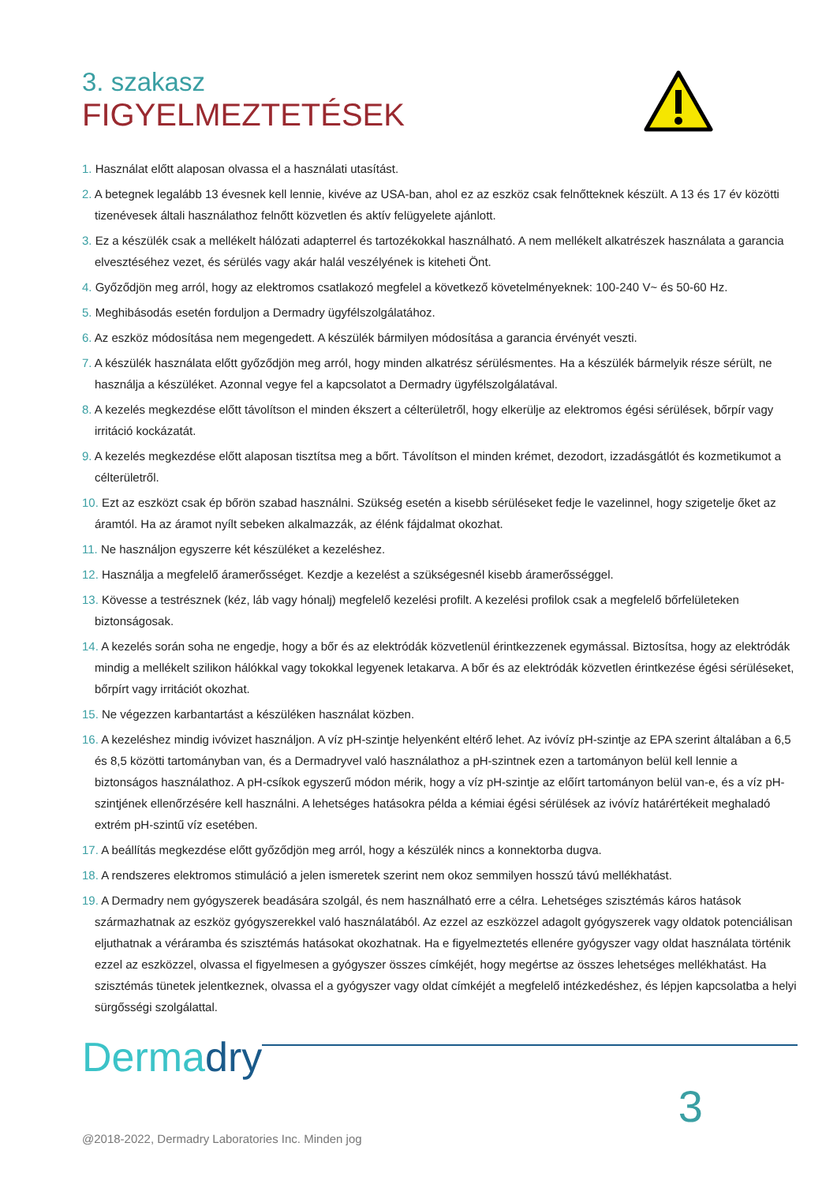3. szakasz
FIGYELMEZTETÉSEK
1. Használat előtt alaposan olvassa el a használati utasítást.
2. A betegnek legalább 13 évesnek kell lennie, kivéve az USA-ban, ahol ez az eszköz csak felnőtteknek készült. A 13 és 17 év közötti tizenévesek általi használathoz felnőtt közvetlen és aktív felügyelete ajánlott.
3. Ez a készülék csak a mellékelt hálózati adapterrel és tartozékokkal használható. A nem mellékelt alkatrészek használata a garancia elvesztéséhez vezet, és sérülés vagy akár halál veszélyének is kiteheti Önt.
4. Győződjön meg arról, hogy az elektromos csatlakozó megfelel a következő követelményeknek: 100-240 V~ és 50-60 Hz.
5. Meghibásodás esetén forduljon a Dermadry ügyfélszolgálatához.
6. Az eszköz módosítása nem megengedett. A készülék bármilyen módosítása a garancia érvényét veszti.
7. A készülék használata előtt győződjön meg arról, hogy minden alkatrész sérülésmentes. Ha a készülék bármelyik része sérült, ne használja a készüléket. Azonnal vegye fel a kapcsolatot a Dermadry ügyfélszolgálatával.
8. A kezelés megkezdése előtt távolítson el minden ékszert a célterületről, hogy elkerülje az elektromos égési sérülések, bőrpír vagy irritáció kockázatát.
9. A kezelés megkezdése előtt alaposan tisztítsa meg a bőrt. Távolítson el minden krémet, dezodort, izzadásgátlót és kozmetikumot a célterületről.
10. Ezt az eszközt csak ép bőrön szabad használni. Szükség esetén a kisebb sérüléseket fedje le vazelinnel, hogy szigetelje őket az áramtól. Ha az áramot nyílt sebeken alkalmazzák, az élénk fájdalmat okozhat.
11. Ne használjon egyszerre két készüléket a kezeléshez.
12. Használja a megfelelő áramerősséget. Kezdje a kezelést a szükségesnél kisebb áramerősséggel.
13. Kövesse a testrésznek (kéz, láb vagy hónalj) megfelelő kezelési profilt. A kezelési profilok csak a megfelelő bőrfelületeken biztonságosak.
14. A kezelés során soha ne engedje, hogy a bőr és az elektródák közvetlenül érintkezzenek egymással. Biztosítsa, hogy az elektródák mindig a mellékelt szilikon hálókkal vagy tokokkal legyenek letakarva. A bőr és az elektródák közvetlen érintkezése égési sérüléseket, bőrpírt vagy irritációt okozhat.
15. Ne végezzen karbantartást a készüléken használat közben.
16. A kezeléshez mindig ivóvizet használjon. A víz pH-szintje helyenként eltérő lehet. Az ivóvíz pH-szintje az EPA szerint általában a 6,5 és 8,5 közötti tartományban van, és a Dermadryvel való használathoz a pH-szintnek ezen a tartományon belül kell lennie a biztonságos használathoz. A pH-csíkok egyszerű módon mérik, hogy a víz pH-szintje az előírt tartományon belül van-e, és a víz pH-szintjének ellenőrzésére kell használni. A lehetséges hatásokra példa a kémiai égési sérülések az ivóvíz határértékeit meghaladó extrém pH-szintű víz esetében.
17. A beállítás megkezdése előtt győződjön meg arról, hogy a készülék nincs a konnektorba dugva.
18. A rendszeres elektromos stimuláció a jelen ismeretek szerint nem okoz semmilyen hosszú távú mellékhatást.
19. A Dermadry nem gyógyszerek beadására szolgál, és nem használható erre a célra. Lehetséges szisztémás káros hatások származhatnak az eszköz gyógyszerekkel való használatából. Az ezzel az eszközzel adagolt gyógyszerek vagy oldatok potenciálisan eljuthatnak a véráramba és szisztémás hatásokat okozhatnak. Ha e figyelmeztetés ellenére gyógyszer vagy oldat használata történik ezzel az eszközzel, olvassa el figyelmesen a gyógyszer összes címkéjét, hogy megértse az összes lehetséges mellékhatást. Ha szisztémás tünetek jelentkeznek, olvassa el a gyógyszer vagy oldat címkéjét a megfelelő intézkedéshez, és lépjen kapcsolatba a helyi sürgősségi szolgálattal.
Dermadry
3
@2018-2022, Dermadry Laboratories Inc. Minden jog